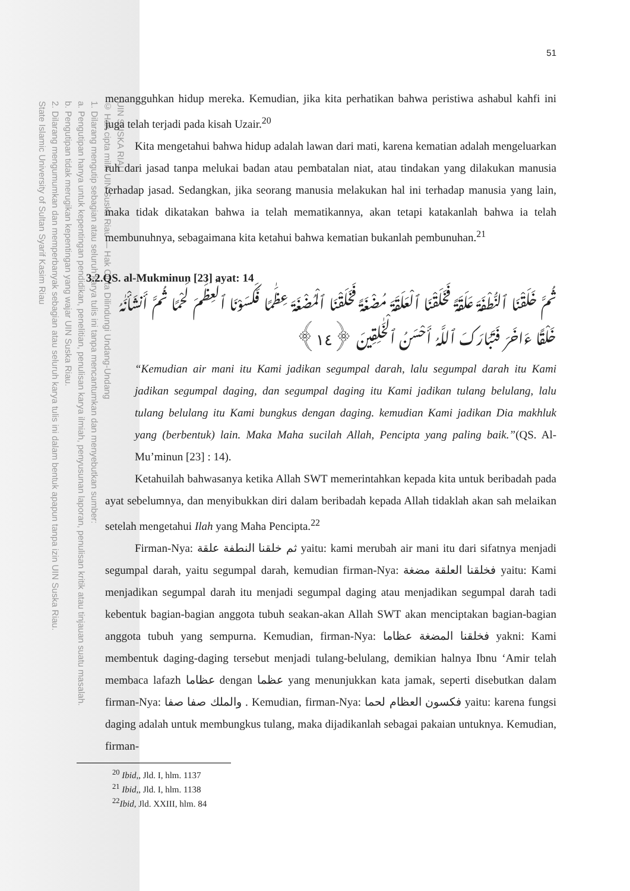UIN SUSKA RIAU
© Hak cipta milik UIN Suska Riau — Hak Cipta Dilindungi Undang-Undang
1. Dilarang mengutip sebagian atau seluruh karya tulis ini tanpa mencantumkan dan menyebutkan sumber:
a. Pengutipan hanya untuk kepentingan pendidikan, penelitian, penulisan karya ilmiah, penyusunan laporan, penulisan kritik atau tinjauan suatu masalah.
b. Pengutipan tidak merugikan kepentingan yang wajar UIN Suska Riau.
2. Dilarang mengumumkan dan memperbanyak sebagian atau seluruh karya tulis ini dalam bentuk apapun tanpa izin UIN Suska Riau.
State Islamic University of Sultan Syarif Kasim Riau
51
menangguhkan hidup mereka. Kemudian, jika kita perhatikan bahwa peristiwa ashabul kahfi ini juga telah terjadi pada kisah Uzair.<sup>20</sup>
Kita mengetahui bahwa hidup adalah lawan dari mati, karena kematian adalah mengeluarkan ruh dari jasad tanpa melukai badan atau pembatalan niat, atau tindakan yang dilakukan manusia terhadap jasad. Sedangkan, jika seorang manusia melakukan hal ini terhadap manusia yang lain, maka tidak dikatakan bahwa ia telah mematikannya, akan tetapi katakanlah bahwa ia telah membunuhnya, sebagaimana kita ketahui bahwa kematian bukanlah pembunuhan.<sup>21</sup>
3.2.QS. al-Mukminun [23] ayat: 14
ثُمَّ خَلَقْنَا ٱلنُّطْفَةَ عَلَقَةً فَخَلَقْنَا ٱلْعَلَقَةَ مُضْغَةً فَخَلَقْنَا ٱلْمُضْغَةَ عِظَٰمًا فَكَسَوْنَا ٱلْعِظَٰمَ لَحْمًا ثُمَّ أَنشَأْنَٰهُ خَلْقًا ءَاخَرَ فَتَبَارَكَ ٱللَّهُ أَحْسَنُ ٱلْخَٰلِقِينَ ﴿١٤﴾
“Kemudian air mani itu Kami jadikan segumpal darah, lalu segumpal darah itu Kami jadikan segumpal daging, dan segumpal daging itu Kami jadikan tulang belulang, lalu tulang belulang itu Kami bungkus dengan daging. kemudian Kami jadikan Dia makhluk yang (berbentuk) lain. Maka Maha sucilah Allah, Pencipta yang paling baik.”(QS. Al-Mu’minun [23] : 14).
Ketahuilah bahwasanya ketika Allah SWT memerintahkan kepada kita untuk beribadah pada ayat sebelumnya, dan menyibukkan diri dalam beribadah kepada Allah tidaklah akan sah melaikan setelah mengetahui Ilah yang Maha Pencipta.<sup>22</sup>
Firman-Nya: ثم خلقنا النطفة علقة yaitu: kami merubah air mani itu dari sifatnya menjadi segumpal darah, yaitu segumpal darah, kemudian firman-Nya: فخلقنا العلقة مضغة yaitu: Kami menjadikan segumpal darah itu menjadi segumpal daging atau menjadikan segumpal darah tadi kebentuk bagian-bagian anggota tubuh seakan-akan Allah SWT akan menciptakan bagian-bagian anggota tubuh yang sempurna. Kemudian, firman-Nya: فخلقنا المضغة عظاما yakni: Kami membentuk daging-daging tersebut menjadi tulang-belulang, demikian halnya Ibnu ‘Amir telah membaca lafazh عظاما dengan عظما yang menunjukkan kata jamak, seperti disebutkan dalam firman-Nya: والملك صفا صفا . Kemudian, firman-Nya: فكسون العظام لحما yaitu: karena fungsi daging adalah untuk membungkus tulang, maka dijadikanlah sebagai pakaian untuknya. Kemudian, firman-
<sup>20</sup> Ibid,, Jld. I, hlm. 1137
<sup>21</sup> Ibid,, Jld. I, hlm. 1138
<sup>22</sup> Ibid, Jld. XXIII, hlm. 84